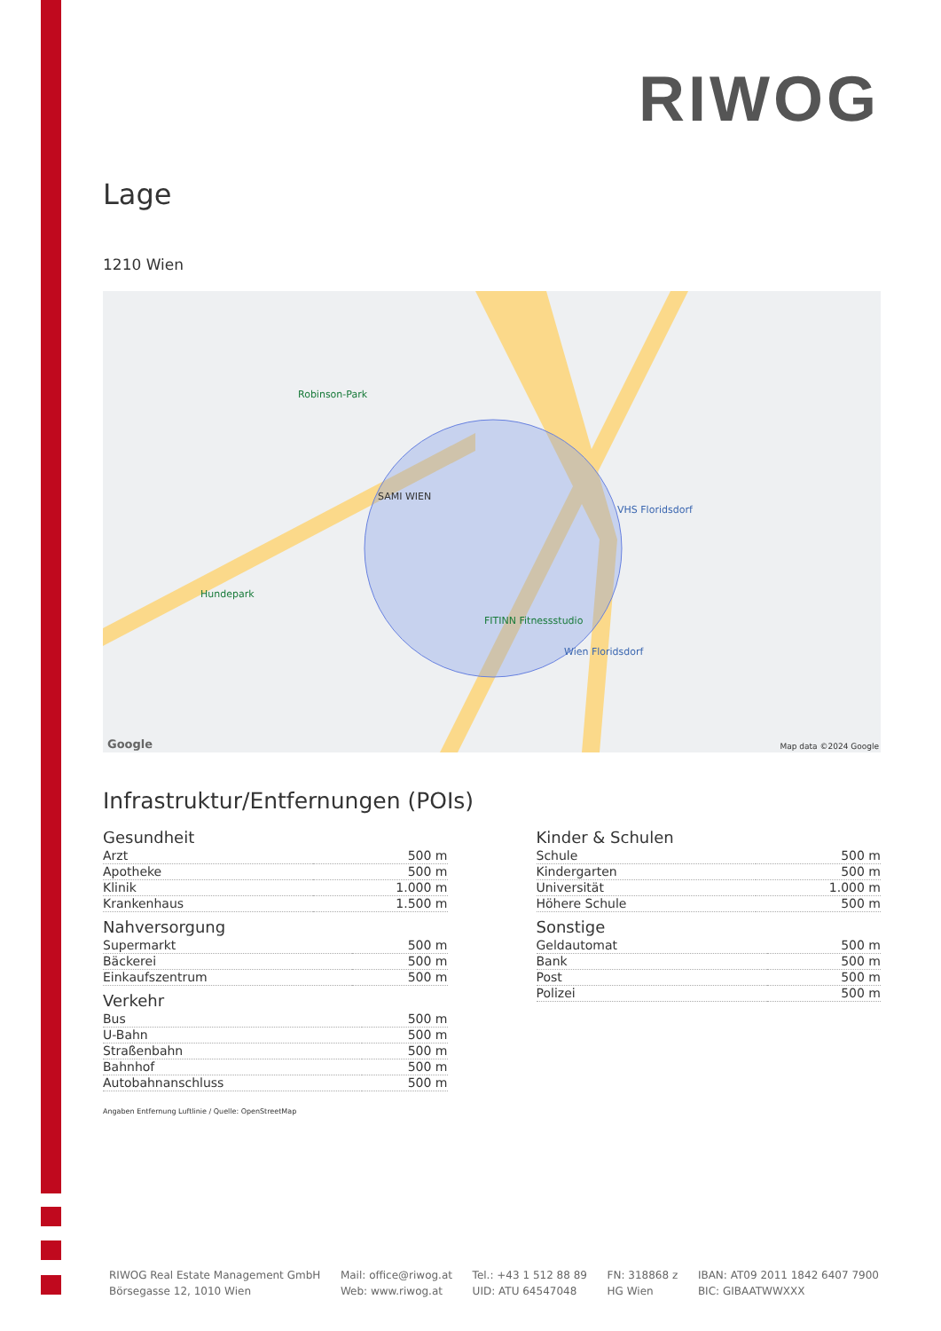RIWOG
Lage
1210 Wien
SAMI WIEN
Robinson-Park
Hundepark
FITINN Fitnessstudio
VHS Floridsdorf
Wien Floridsdorf
Map data ©2024 Google Google
Infrastruktur/Entfernungen (POIs)
Gesundheit
| Arzt | 500 m |
| Apotheke | 500 m |
| Klinik | 1.000 m |
| Krankenhaus | 1.500 m |
Nahversorgung
| Supermarkt | 500 m |
| Bäckerei | 500 m |
| Einkaufszentrum | 500 m |
Verkehr
| Bus | 500 m |
| U-Bahn | 500 m |
| Straßenbahn | 500 m |
| Bahnhof | 500 m |
| Autobahnanschluss | 500 m |
Kinder & Schulen
| Schule | 500 m |
| Kindergarten | 500 m |
| Universität | 1.000 m |
| Höhere Schule | 500 m |
Sonstige
| Geldautomat | 500 m |
| Bank | 500 m |
| Post | 500 m |
| Polizei | 500 m |
Angaben Entfernung Luftlinie / Quelle: OpenStreetMap
RIWOG Real Estate Management GmbH
Börsegasse 12, 1010 Wien
Mail: office@riwog.at
Web: www.riwog.at
Tel.: +43 1 512 88 89
UID: ATU 64547048
FN: 318868 z
HG Wien
IBAN: AT09 2011 1842 6407 7900
BIC: GIBAATWWXXX